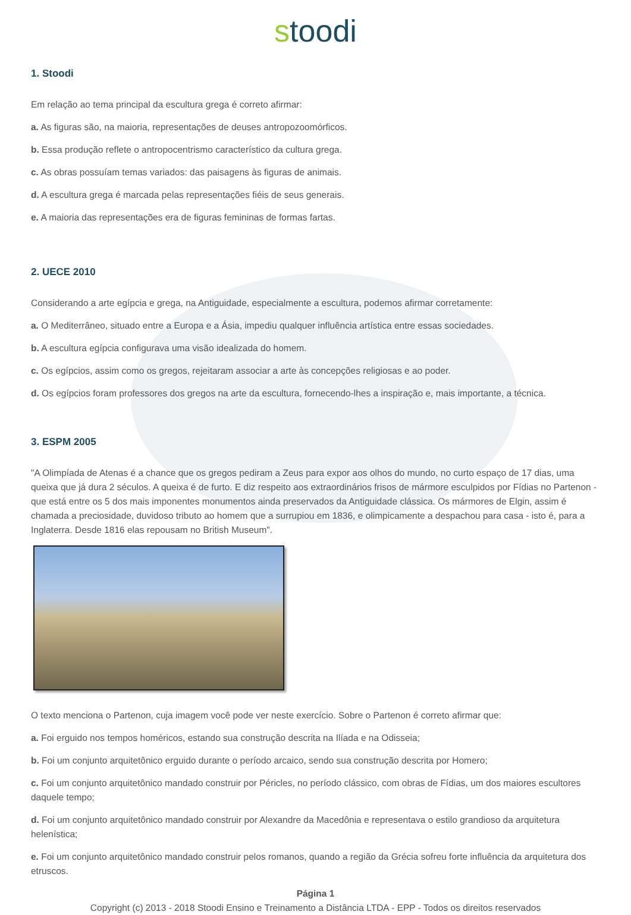stoodi
1. Stoodi
Em relação ao tema principal da escultura grega é correto afirmar:
a. As figuras são, na maioria, representações de deuses antropozoomórficos.
b. Essa produção reflete o antropocentrismo característico da cultura grega.
c. As obras possuíam temas variados: das paisagens às figuras de animais.
d. A escultura grega é marcada pelas representações fiéis de seus generais.
e. A maioria das representações era de figuras femininas de formas fartas.
2. UECE 2010
Considerando a arte egípcia e grega, na Antiguidade, especialmente a escultura, podemos afirmar corretamente:
a. O Mediterrâneo, situado entre a Europa e a Ásia, impediu qualquer influência artística entre essas sociedades.
b. A escultura egípcia configurava uma visão idealizada do homem.
c. Os egípcios, assim como os gregos, rejeitaram associar a arte às concepções religiosas e ao poder.
d. Os egípcios foram professores dos gregos na arte da escultura, fornecendo-lhes a inspiração e, mais importante, a técnica.
3. ESPM 2005
"A Olimpíada de Atenas é a chance que os gregos pediram a Zeus para expor aos olhos do mundo, no curto espaço de 17 dias, uma queixa que já dura 2 séculos. A queixa é de furto. E diz respeito aos extraordinários frisos de mármore esculpidos por Fídias no Partenon - que está entre os 5 dos mais imponentes monumentos ainda preservados da Antiguidade clássica. Os mármores de Elgin, assim é chamada a preciosidade, duvidoso tributo ao homem que a surrupiou em 1836, e olimpicamente a despachou para casa - isto é, para a Inglaterra. Desde 1816 elas repousam no British Museum".
O texto menciona o Partenon, cuja imagem você pode ver neste exercício. Sobre o Partenon é correto afirmar que:
a. Foi erguido nos tempos homéricos, estando sua construção descrita na Ilíada e na Odisseia;
b. Foi um conjunto arquitetônico erguido durante o período arcaico, sendo sua construção descrita por Homero;
c. Foi um conjunto arquitetônico mandado construir por Péricles, no período clássico, com obras de Fídias, um dos maiores escultores daquele tempo;
d. Foi um conjunto arquitetônico mandado construir por Alexandre da Macedônia e representava o estilo grandioso da arquitetura helenística;
e. Foi um conjunto arquitetônico mandado construir pelos romanos, quando a região da Grécia sofreu forte influência da arquitetura dos etruscos.
Página 1
Copyright (c) 2013 - 2018 Stoodi Ensino e Treinamento a Distância LTDA - EPP - Todos os direitos reservados